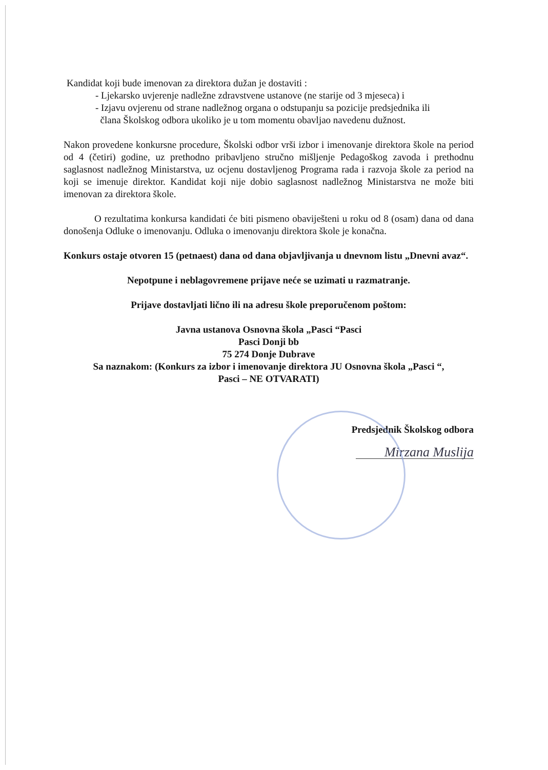Kandidat koji bude imenovan za direktora dužan je dostaviti :
- Ljekarsko uvjerenje nadležne zdravstvene ustanove (ne starije od 3 mjeseca) i
- Izjavu ovjerenu od strane nadležnog organa o odstupanju sa pozicije predsjednika ili
člana Školskog odbora ukoliko je u tom momentu obavljao navedenu dužnost.
Nakon provedene konkursne procedure, Školski odbor vrši izbor i imenovanje direktora škole na period od 4 (četiri) godine, uz prethodno pribavljeno stručno mišljenje Pedagoškog zavoda i prethodnu saglasnost nadležnog Ministarstva, uz ocjenu dostavljenog Programa rada i razvoja škole za period na koji se imenuje direktor. Kandidat koji nije dobio saglasnost nadležnog Ministarstva ne može biti imenovan za direktora škole.
O rezultatima konkursa kandidati će biti pismeno obaviješteni u roku od 8 (osam) dana od dana donošenja Odluke o imenovanju. Odluka o imenovanju direktora škole je konačna.
Konkurs ostaje otvoren 15 (petnaest) dana od dana objavljivanja u dnevnom listu „Dnevni avaz“.
Nepotpune i neblagovremene prijave neće se uzimati u razmatranje.
Prijave dostavljati lično ili na adresu škole preporučenom poštom:
Javna ustanova Osnovna škola „Pasci “Pasci
Pasci Donji bb
75 274 Donje Dubrave
Sa naznakom: (Konkurs za izbor i imenovanje direktora JU Osnovna škola „Pasci “,
Pasci – NE OTVARATI)
Predsjednik Školskog odbora
Mirzana Muslija